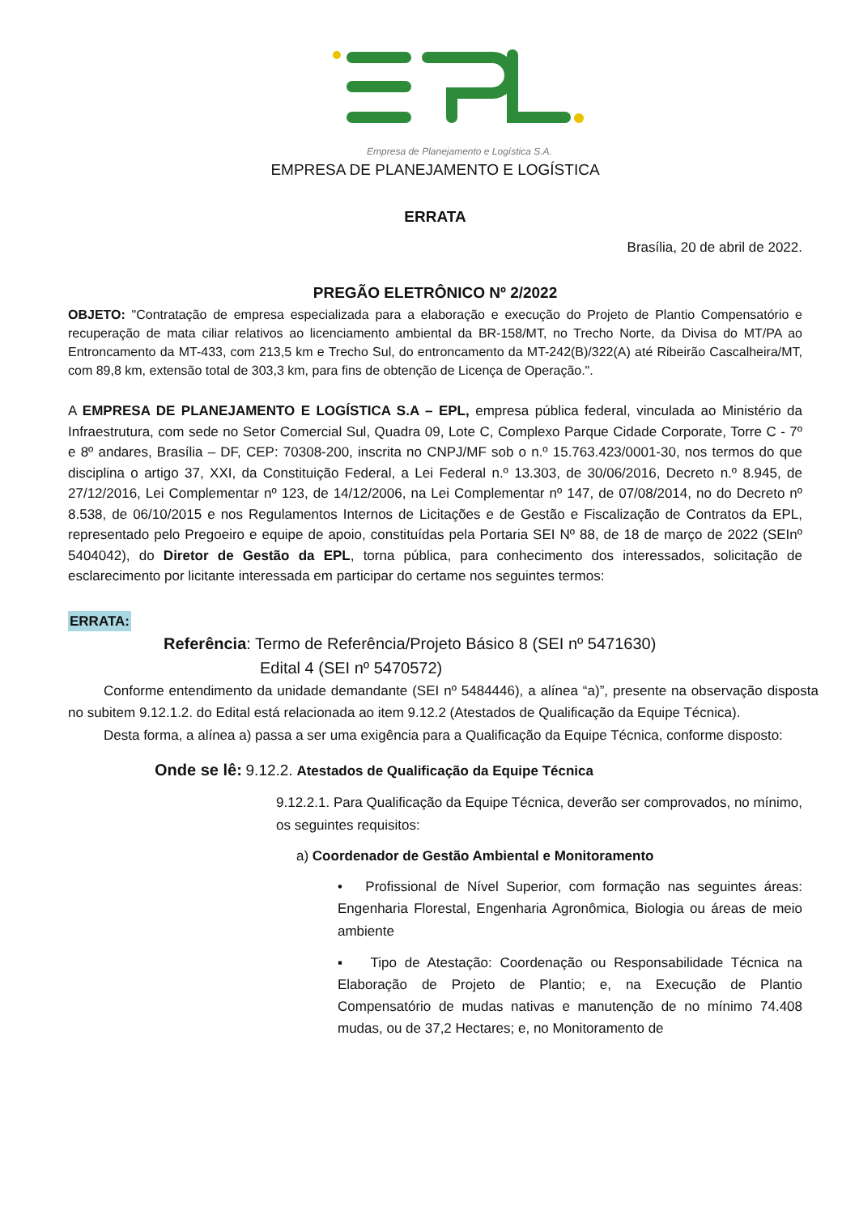Empresa de Planejamento e Logística S.A.
EMPRESA DE PLANEJAMENTO E LOGÍSTICA
ERRATA
Brasília, 20 de abril de 2022.
PREGÃO ELETRÔNICO Nº 2/2022
OBJETO: "Contratação de empresa especializada para a elaboração e execução do Projeto de Plantio Compensatório e recuperação de mata ciliar relativos ao licenciamento ambiental da BR-158/MT, no Trecho Norte, da Divisa do MT/PA ao Entroncamento da MT-433, com 213,5 km e Trecho Sul, do entroncamento da MT-242(B)/322(A) até Ribeirão Cascalheira/MT, com 89,8 km, extensão total de 303,3 km, para fins de obtenção de Licença de Operação.".
A EMPRESA DE PLANEJAMENTO E LOGÍSTICA S.A – EPL, empresa pública federal, vinculada ao Ministério da Infraestrutura, com sede no Setor Comercial Sul, Quadra 09, Lote C, Complexo Parque Cidade Corporate, Torre C - 7º e 8º andares, Brasília – DF, CEP: 70308-200, inscrita no CNPJ/MF sob o n.º 15.763.423/0001-30, nos termos do que disciplina o artigo 37, XXI, da Constituição Federal, a Lei Federal n.º 13.303, de 30/06/2016, Decreto n.º 8.945, de 27/12/2016, Lei Complementar nº 123, de 14/12/2006, na Lei Complementar nº 147, de 07/08/2014, no do Decreto nº 8.538, de 06/10/2015 e nos Regulamentos Internos de Licitações e de Gestão e Fiscalização de Contratos da EPL, representado pelo Pregoeiro e equipe de apoio, constituídas pela Portaria SEI Nº 88, de 18 de março de 2022 (SEInº 5404042), do Diretor de Gestão da EPL, torna pública, para conhecimento dos interessados, solicitação de esclarecimento por licitante interessada em participar do certame nos seguintes termos:
ERRATA:
Referência: Termo de Referência/Projeto Básico 8 (SEI nº 5471630)
Edital 4 (SEI nº 5470572)
Conforme entendimento da unidade demandante (SEI nº 5484446), a alínea “a)”, presente na observação disposta no subitem 9.12.1.2. do Edital está relacionada ao item 9.12.2 (Atestados de Qualificação da Equipe Técnica).
Desta forma, a alínea a) passa a ser uma exigência para a Qualificação da Equipe Técnica, conforme disposto:
Onde se lê: 9.12.2. Atestados de Qualificação da Equipe Técnica
9.12.2.1. Para Qualificação da Equipe Técnica, deverão ser comprovados, no mínimo, os seguintes requisitos:
a) Coordenador de Gestão Ambiental e Monitoramento
• Profissional de Nível Superior, com formação nas seguintes áreas: Engenharia Florestal, Engenharia Agronômica, Biologia ou áreas de meio ambiente
▪ Tipo de Atestação: Coordenação ou Responsabilidade Técnica na Elaboração de Projeto de Plantio; e, na Execução de Plantio Compensatório de mudas nativas e manutenção de no mínimo 74.408 mudas, ou de 37,2 Hectares; e, no Monitoramento de